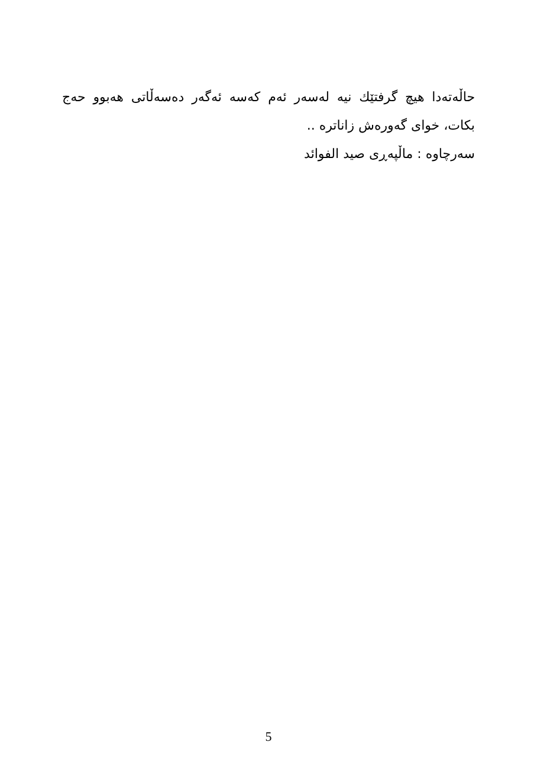حاڵەتەدا هیچ گرفتێك نیە لەسەر ئەم كەسە ئەگەر دەسەڵاتی هەبوو حەج بكات، خوای گەورەش زاناترە ..
سەرچاوە : ماڵپەڕی صید الفوائد
5